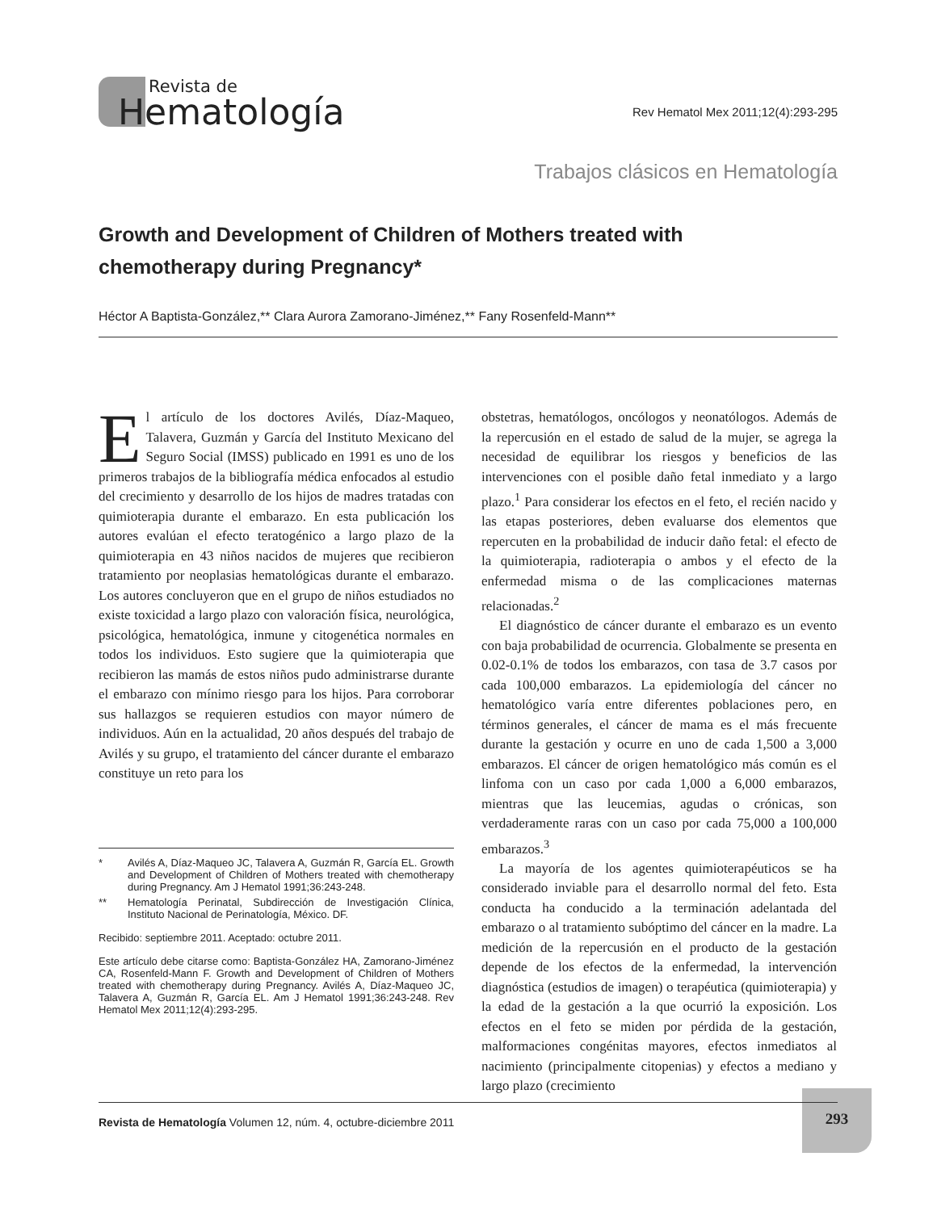Revista de
Hematología
Rev Hematol Mex 2011;12(4):293-295
Trabajos clásicos en Hematología
Growth and Development of Children of Mothers treated with chemotherapy during Pregnancy*
Héctor A Baptista-González,** Clara Aurora Zamorano-Jiménez,** Fany Rosenfeld-Mann**
El artículo de los doctores Avilés, Díaz-Maqueo, Talavera, Guzmán y García del Instituto Mexicano del Seguro Social (IMSS) publicado en 1991 es uno de los primeros trabajos de la bibliografía médica enfocados al estudio del crecimiento y desarrollo de los hijos de madres tratadas con quimioterapia durante el embarazo. En esta publicación los autores evalúan el efecto teratogénico a largo plazo de la quimioterapia en 43 niños nacidos de mujeres que recibieron tratamiento por neoplasias hematológicas durante el embarazo. Los autores concluyeron que en el grupo de niños estudiados no existe toxicidad a largo plazo con valoración física, neurológica, psicológica, hematológica, inmune y citogenética normales en todos los individuos. Esto sugiere que la quimioterapia que recibieron las mamás de estos niños pudo administrarse durante el embarazo con mínimo riesgo para los hijos. Para corroborar sus hallazgos se requieren estudios con mayor número de individuos. Aún en la actualidad, 20 años después del trabajo de Avilés y su grupo, el tratamiento del cáncer durante el embarazo constituye un reto para los
* Avilés A, Díaz-Maqueo JC, Talavera A, Guzmán R, García EL. Growth and Development of Children of Mothers treated with chemotherapy during Pregnancy. Am J Hematol 1991;36:243-248.
** Hematología Perinatal, Subdirección de Investigación Clínica, Instituto Nacional de Perinatología, México. DF.
Recibido: septiembre 2011. Aceptado: octubre 2011.
Este artículo debe citarse como: Baptista-González HA, Zamorano-Jiménez CA, Rosenfeld-Mann F. Growth and Development of Children of Mothers treated with chemotherapy during Pregnancy. Avilés A, Díaz-Maqueo JC, Talavera A, Guzmán R, García EL. Am J Hematol 1991;36:243-248. Rev Hematol Mex 2011;12(4):293-295.
obstetras, hematólogos, oncólogos y neonatólogos. Además de la repercusión en el estado de salud de la mujer, se agrega la necesidad de equilibrar los riesgos y beneficios de las intervenciones con el posible daño fetal inmediato y a largo plazo.<sup>1</sup> Para considerar los efectos en el feto, el recién nacido y las etapas posteriores, deben evaluarse dos elementos que repercuten en la probabilidad de inducir daño fetal: el efecto de la quimioterapia, radioterapia o ambos y el efecto de la enfermedad misma o de las complicaciones maternas relacionadas.<sup>2</sup>
El diagnóstico de cáncer durante el embarazo es un evento con baja probabilidad de ocurrencia. Globalmente se presenta en 0.02-0.1% de todos los embarazos, con tasa de 3.7 casos por cada 100,000 embarazos. La epidemiología del cáncer no hematológico varía entre diferentes poblaciones pero, en términos generales, el cáncer de mama es el más frecuente durante la gestación y ocurre en uno de cada 1,500 a 3,000 embarazos. El cáncer de origen hematológico más común es el linfoma con un caso por cada 1,000 a 6,000 embarazos, mientras que las leucemias, agudas o crónicas, son verdaderamente raras con un caso por cada 75,000 a 100,000 embarazos.<sup>3</sup>
La mayoría de los agentes quimioterapéuticos se ha considerado inviable para el desarrollo normal del feto. Esta conducta ha conducido a la terminación adelantada del embarazo o al tratamiento subóptimo del cáncer en la madre. La medición de la repercusión en el producto de la gestación depende de los efectos de la enfermedad, la intervención diagnóstica (estudios de imagen) o terapéutica (quimioterapia) y la edad de la gestación a la que ocurrió la exposición. Los efectos en el feto se miden por pérdida de la gestación, malformaciones congénitas mayores, efectos inmediatos al nacimiento (principalmente citopenias) y efectos a mediano y largo plazo (crecimiento
293
Revista de Hematología Volumen 12, núm. 4, octubre-diciembre 2011